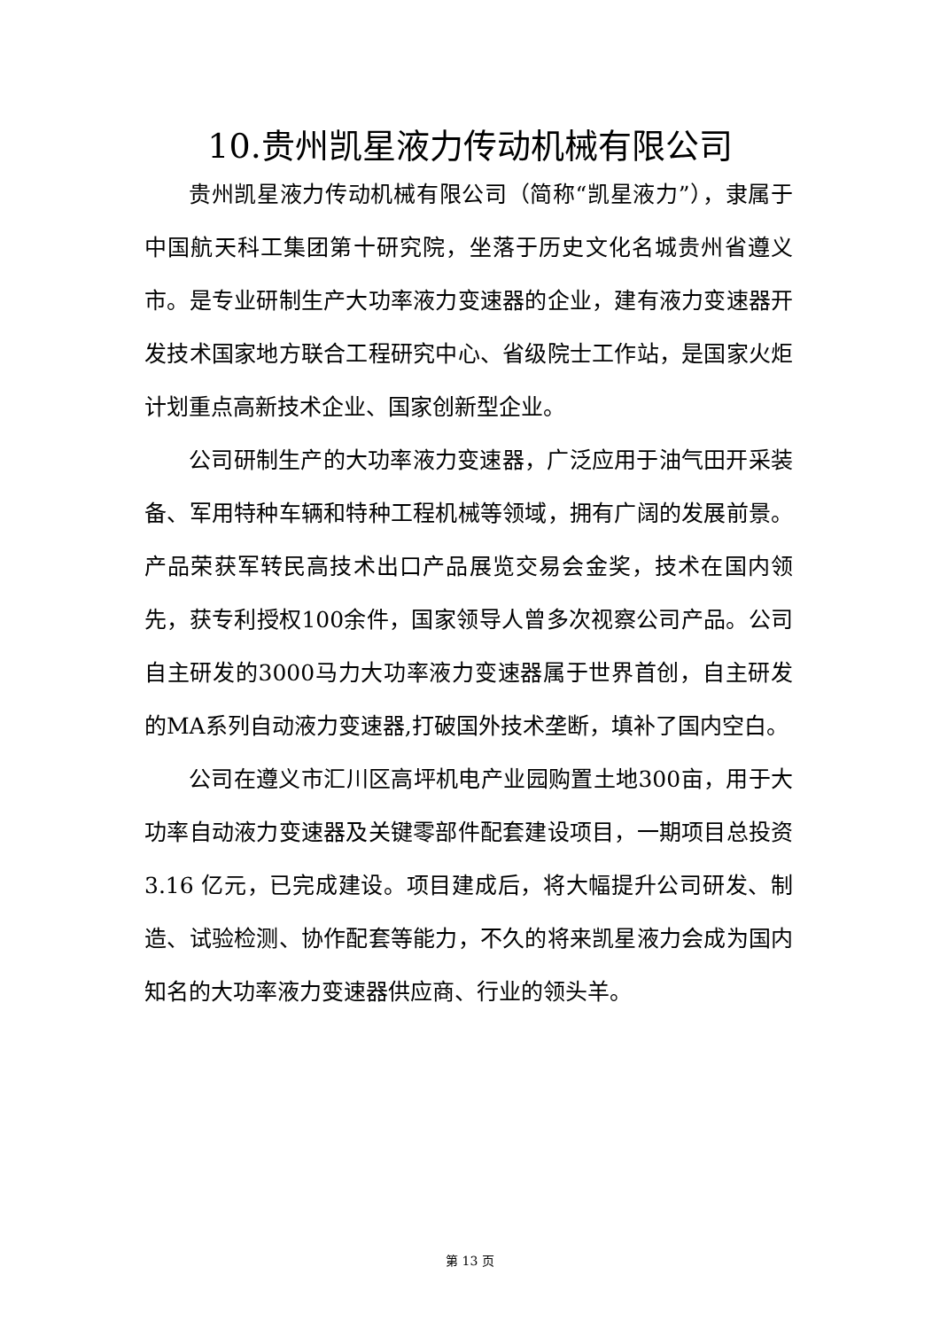10.贵州凯星液力传动机械有限公司
贵州凯星液力传动机械有限公司（简称“凯星液力”），隶属于中国航天科工集团第十研究院，坐落于历史文化名城贵州省遵义市。是专业研制生产大功率液力变速器的企业，建有液力变速器开发技术国家地方联合工程研究中心、省级院士工作站，是国家火炬计划重点高新技术企业、国家创新型企业。
公司研制生产的大功率液力变速器，广泛应用于油气田开采装备、军用特种车辆和特种工程机械等领域，拥有广阔的发展前景。产品荣获军转民高技术出口产品展览交易会金奖，技术在国内领先，获专利授权100余件，国家领导人曾多次视察公司产品。公司自主研发的3000马力大功率液力变速器属于世界首创，自主研发的MA系列自动液力变速器,打破国外技术垄断，填补了国内空白。
公司在遵义市汇川区高坪机电产业园购置土地300亩，用于大功率自动液力变速器及关键零部件配套建设项目，一期项目总投资 3.16 亿元，已完成建设。项目建成后，将大幅提升公司研发、制造、试验检测、协作配套等能力，不久的将来凯星液力会成为国内知名的大功率液力变速器供应商、行业的领头羊。
第 13 页